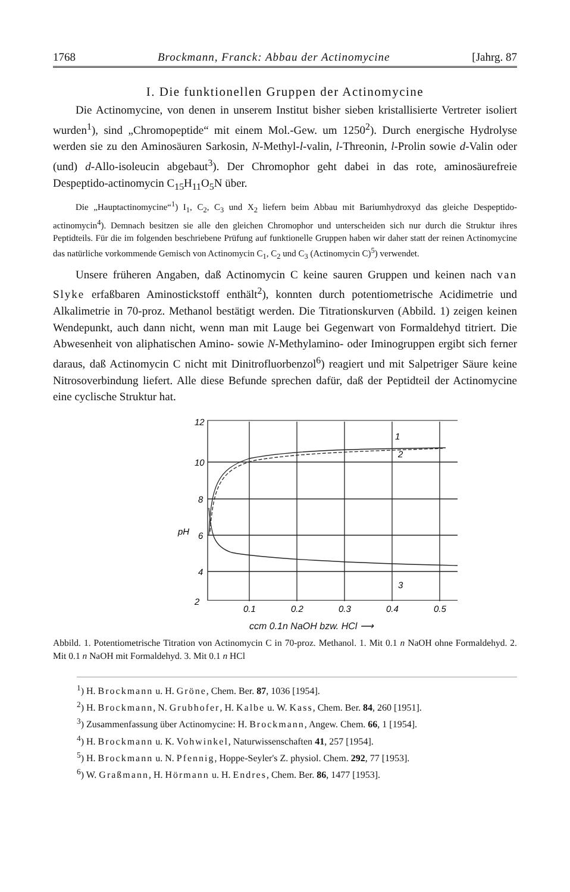1768 Brockmann, Franck: Abbau der Actinomycine [Jahrg. 87
I. Die funktionellen Gruppen der Actinomycine
Die Actinomycine, von denen in unserem Institut bisher sieben kristallisierte Vertreter isoliert wurden<sup>1</sup>), sind „Chromopeptide“ mit einem Mol.-Gew. um 1250<sup>2</sup>). Durch energische Hydrolyse werden sie zu den Aminosäuren Sarkosin, N-Methyl-l-valin, l-Threonin, l-Prolin sowie d-Valin oder (und) d-Allo-isoleucin abgebaut<sup>3</sup>). Der Chromophor geht dabei in das rote, aminosäurefreie Despeptido-actinomycin C<sub>15</sub>H<sub>11</sub>O<sub>5</sub>N über.
Die „Hauptactinomycine“<sup>1</sup>) I<sub>1</sub>, C<sub>2</sub>, C<sub>3</sub> und X<sub>2</sub> liefern beim Abbau mit Bariumhydroxyd das gleiche Despeptido-actinomycin<sup>4</sup>). Demnach besitzen sie alle den gleichen Chromophor und unterscheiden sich nur durch die Struktur ihres Peptidteils. Für die im folgenden beschriebene Prüfung auf funktionelle Gruppen haben wir daher statt der reinen Actinomycine das natürliche vorkommende Gemisch von Actinomycin C<sub>1</sub>, C<sub>2</sub> und C<sub>3</sub> (Actinomycin C)<sup>5</sup>) verwendet.
Unsere früheren Angaben, daß Actinomycin C keine sauren Gruppen und keinen nach van Slyke erfaßbaren Aminostickstoff enthält<sup>2</sup>), konnten durch potentiometrische Acidimetrie und Alkalimetrie in 70-proz. Methanol bestätigt werden. Die Titrationskurven (Abbild. 1) zeigen keinen Wendepunkt, auch dann nicht, wenn man mit Lauge bei Gegenwart von Formaldehyd titriert. Die Abwesenheit von aliphatischen Amino- sowie N-Methylamino- oder Iminogruppen ergibt sich ferner daraus, daß Actinomycin C nicht mit Dinitrofluorbenzol<sup>6</sup>) reagiert und mit Salpetriger Säure keine Nitrosoverbindung liefert. Alle diese Befunde sprechen dafür, daß der Peptidteil der Actinomycine eine cyclische Struktur hat.
12
10
8
6
4
2
0.1
0.2
0.3
0.4
0.5
pH
1
2
3
ccm 0.1n NaOH bzw. HCl ⟶
Abbild. 1. Potentiometrische Titration von Actinomycin C in 70-proz. Methanol. 1. Mit 0.1 n NaOH ohne Formaldehyd. 2. Mit 0.1 n NaOH mit Formaldehyd. 3. Mit 0.1 n HCl
<sup>1</sup>) H. Brockmann u. H. Gröne, Chem. Ber. 87, 1036 [1954].
<sup>2</sup>) H. Brockmann, N. Grubhofer, H. Kalbe u. W. Kass, Chem. Ber. 84, 260 [1951].
<sup>3</sup>) Zusammenfassung über Actinomycine: H. Brockmann, Angew. Chem. 66, 1 [1954].
<sup>4</sup>) H. Brockmann u. K. Vohwinkel, Naturwissenschaften 41, 257 [1954].
<sup>5</sup>) H. Brockmann u. N. Pfennig, Hoppe-Seyler's Z. physiol. Chem. 292, 77 [1953].
<sup>6</sup>) W. Graßmann, H. Hörmann u. H. Endres, Chem. Ber. 86, 1477 [1953].